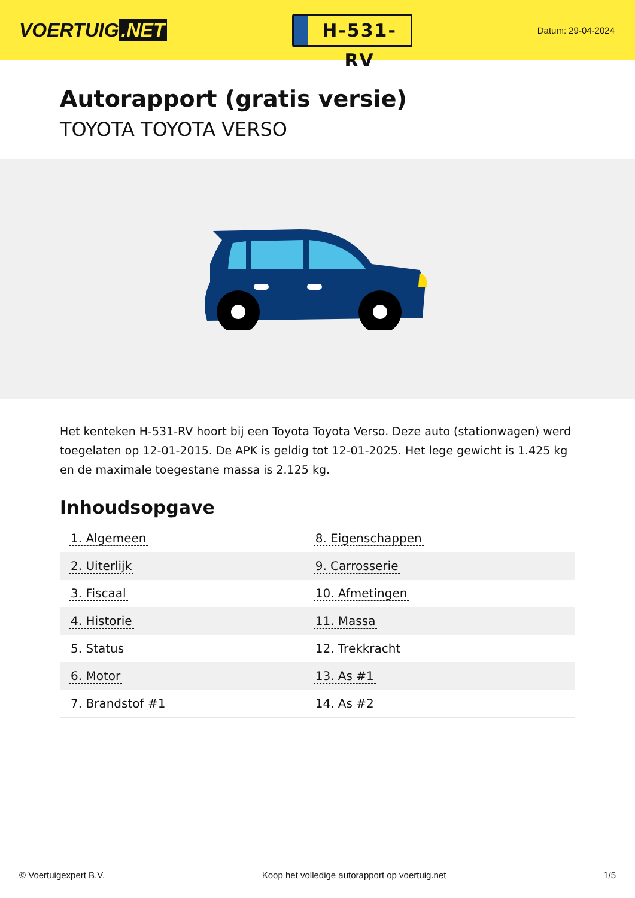VOERTUIG.NET
H-531-RV
Datum: 29-04-2024
Autorapport (gratis versie)
TOYOTA TOYOTA VERSO
Het kenteken H-531-RV hoort bij een Toyota Toyota Verso. Deze auto (stationwagen) werd toegelaten op 12-01-2015. De APK is geldig tot 12-01-2025. Het lege gewicht is 1.425 kg en de maximale toegestane massa is 2.125 kg.
Inhoudsopgave
| 1. Algemeen | 8. Eigenschappen |
| 2. Uiterlijk | 9. Carrosserie |
| 3. Fiscaal | 10. Afmetingen |
| 4. Historie | 11. Massa |
| 5. Status | 12. Trekkracht |
| 6. Motor | 13. As #1 |
| 7. Brandstof #1 | 14. As #2 |
© Voertuigexpert B.V. Koop het volledige autorapport op voertuig.net 1/5